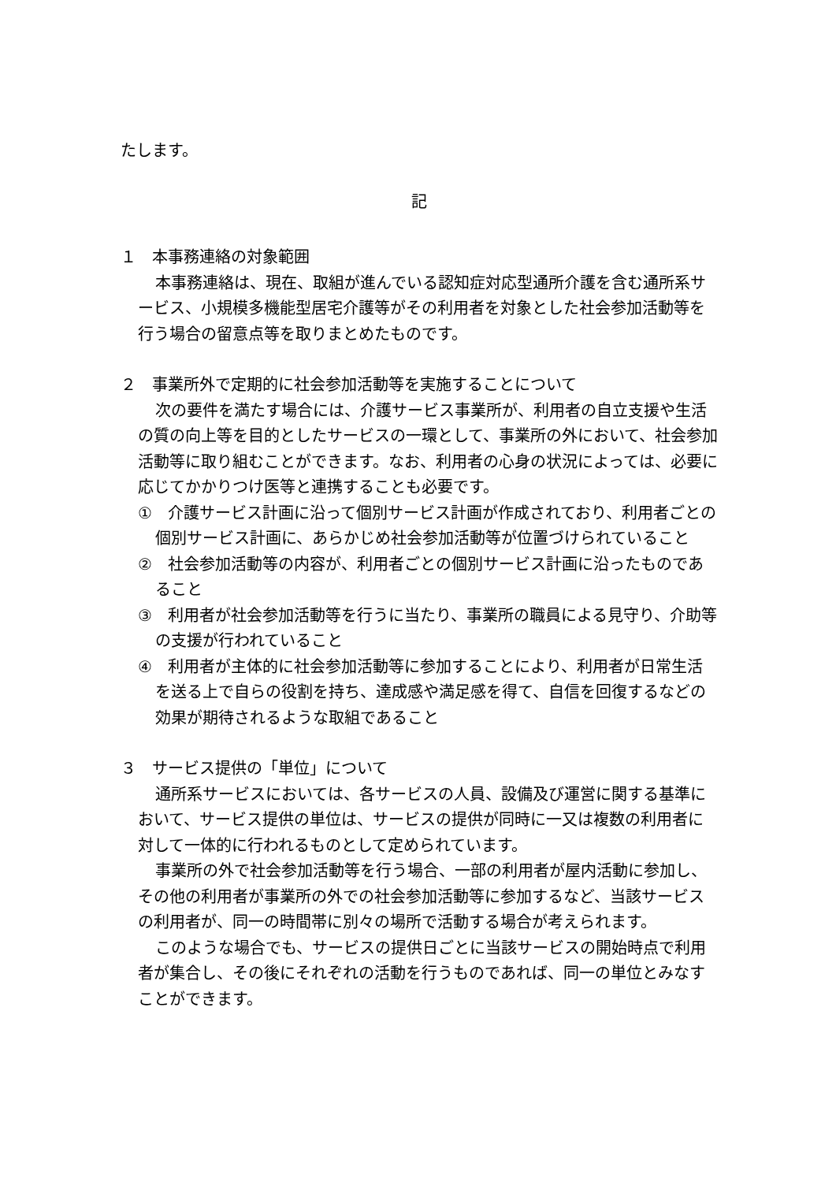たします。
記
１　本事務連絡の対象範囲
本事務連絡は、現在、取組が進んでいる認知症対応型通所介護を含む通所系サービス、小規模多機能型居宅介護等がその利用者を対象とした社会参加活動等を行う場合の留意点等を取りまとめたものです。
２　事業所外で定期的に社会参加活動等を実施することについて
次の要件を満たす場合には、介護サービス事業所が、利用者の自立支援や生活の質の向上等を目的としたサービスの一環として、事業所の外において、社会参加活動等に取り組むことができます。なお、利用者の心身の状況によっては、必要に応じてかかりつけ医等と連携することも必要です。
①　介護サービス計画に沿って個別サービス計画が作成されており、利用者ごとの個別サービス計画に、あらかじめ社会参加活動等が位置づけられていること
②　社会参加活動等の内容が、利用者ごとの個別サービス計画に沿ったものであること
③　利用者が社会参加活動等を行うに当たり、事業所の職員による見守り、介助等の支援が行われていること
④　利用者が主体的に社会参加活動等に参加することにより、利用者が日常生活を送る上で自らの役割を持ち、達成感や満足感を得て、自信を回復するなどの効果が期待されるような取組であること
３　サービス提供の「単位」について
通所系サービスにおいては、各サービスの人員、設備及び運営に関する基準において、サービス提供の単位は、サービスの提供が同時に一又は複数の利用者に対して一体的に行われるものとして定められています。
事業所の外で社会参加活動等を行う場合、一部の利用者が屋内活動に参加し、その他の利用者が事業所の外での社会参加活動等に参加するなど、当該サービスの利用者が、同一の時間帯に別々の場所で活動する場合が考えられます。
このような場合でも、サービスの提供日ごとに当該サービスの開始時点で利用者が集合し、その後にそれぞれの活動を行うものであれば、同一の単位とみなすことができます。